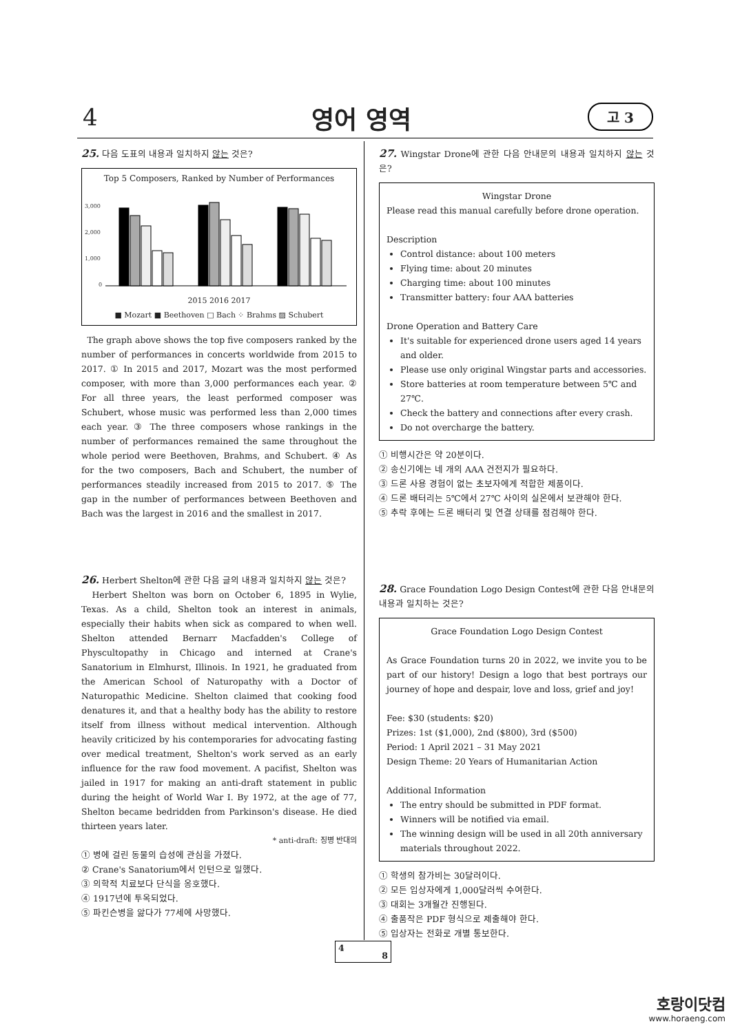4 영어 영역 고 3
25. 다음 도표의 내용과 일치하지 않는 것은?
Top 5 Composers, Ranked by Number of Performances
3,000
2,000
1,000
0
2015 2016 2017
■ Mozart ■ Beethoven □ Bach ⁘ Brahms ▨ Schubert
The graph above shows the top five composers ranked by the number of performances in concerts worldwide from 2015 to 2017. ① In 2015 and 2017, Mozart was the most performed composer, with more than 3,000 performances each year. ② For all three years, the least performed composer was Schubert, whose music was performed less than 2,000 times each year. ③ The three composers whose rankings in the number of performances remained the same throughout the whole period were Beethoven, Brahms, and Schubert. ④ As for the two composers, Bach and Schubert, the number of performances steadily increased from 2015 to 2017. ⑤ The gap in the number of performances between Beethoven and Bach was the largest in 2016 and the smallest in 2017.
26. Herbert Shelton에 관한 다음 글의 내용과 일치하지 않는 것은?
Herbert Shelton was born on October 6, 1895 in Wylie, Texas. As a child, Shelton took an interest in animals, especially their habits when sick as compared to when well. Shelton attended Bernarr Macfadden's College of Physcultopathy in Chicago and interned at Crane's Sanatorium in Elmhurst, Illinois. In 1921, he graduated from the American School of Naturopathy with a Doctor of Naturopathic Medicine. Shelton claimed that cooking food denatures it, and that a healthy body has the ability to restore itself from illness without medical intervention. Although heavily criticized by his contemporaries for advocating fasting over medical treatment, Shelton's work served as an early influence for the raw food movement. A pacifist, Shelton was jailed in 1917 for making an anti-draft statement in public during the height of World War I. By 1972, at the age of 77, Shelton became bedridden from Parkinson's disease. He died thirteen years later.
* anti-draft: 징병 반대의
① 병에 걸린 동물의 습성에 관심을 가졌다.
② Crane's Sanatorium에서 인턴으로 일했다.
③ 의학적 치료보다 단식을 옹호했다.
④ 1917년에 투옥되었다.
⑤ 파킨슨병을 앓다가 77세에 사망했다.
27. Wingstar Drone에 관한 다음 안내문의 내용과 일치하지 않는 것은?
Wingstar Drone
Please read this manual carefully before drone operation.
Description
Control distance: about 100 meters
Flying time: about 20 minutes
Charging time: about 100 minutes
Transmitter battery: four AAA batteries
Drone Operation and Battery Care
It's suitable for experienced drone users aged 14 years and older.
Please use only original Wingstar parts and accessories.
Store batteries at room temperature between 5℃ and 27℃.
Check the battery and connections after every crash.
Do not overcharge the battery.
① 비행시간은 약 20분이다.
② 송신기에는 네 개의 AAA 건전지가 필요하다.
③ 드론 사용 경험이 없는 초보자에게 적합한 제품이다.
④ 드론 배터리는 5℃에서 27℃ 사이의 실온에서 보관해야 한다.
⑤ 추락 후에는 드론 배터리 및 연결 상태를 점검해야 한다.
28. Grace Foundation Logo Design Contest에 관한 다음 안내문의 내용과 일치하는 것은?
Grace Foundation Logo Design Contest
As Grace Foundation turns 20 in 2022, we invite you to be part of our history! Design a logo that best portrays our journey of hope and despair, love and loss, grief and joy!
Fee: $30 (students: $20)
Prizes: 1st ($1,000), 2nd ($800), 3rd ($500)
Period: 1 April 2021 – 31 May 2021
Design Theme: 20 Years of Humanitarian Action
Additional Information
The entry should be submitted in PDF format.
Winners will be notified via email.
The winning design will be used in all 20th anniversary materials throughout 2022.
① 학생의 참가비는 30달러이다.
② 모든 입상자에게 1,000달러씩 수여한다.
③ 대회는 3개월간 진행된다.
④ 출품작은 PDF 형식으로 제출해야 한다.
⑤ 입상자는 전화로 개별 통보한다.
4
8
호랑이닷컴
www.horaeng.com